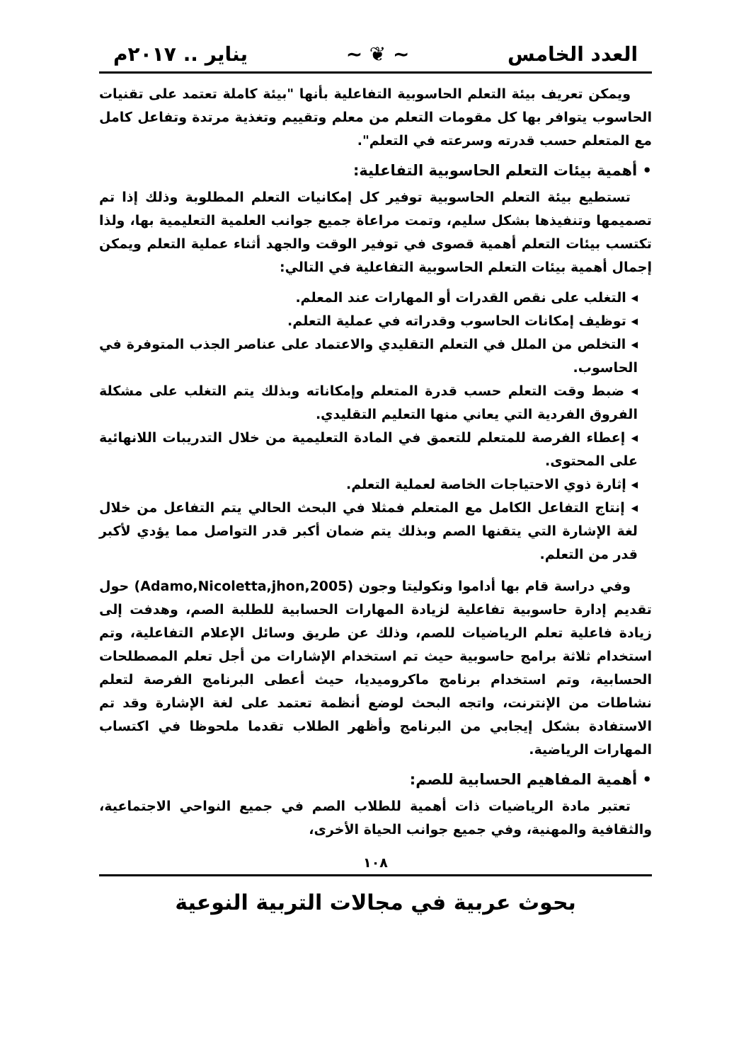العدد الخامس ~ ❦ ~ يناير .. ٢٠١٧م
ويمكن تعريف بيئة التعلم الحاسوبية التفاعلية بأنها "بيئة كاملة تعتمد على تقنيات الحاسوب يتوافر بها كل مقومات التعلم من معلم وتقييم وتغذية مرتدة وتفاعل كامل مع المتعلم حسب قدرته وسرعته في التعلم".
• أهمية بيئات التعلم الحاسوبية التفاعلية:
تستطيع بيئة التعلم الحاسوبية توفير كل إمكانيات التعلم المطلوبة وذلك إذا تم تصميمها وتنفيذها بشكل سليم، وتمت مراعاة جميع جوانب العلمية التعليمية بها، ولذا تكتسب بيئات التعلم أهمية قصوى في توفير الوقت والجهد أثناء عملية التعلم ويمكن إجمال أهمية بيئات التعلم الحاسوبية التفاعلية في التالي:
◂ التغلب على نقص القدرات أو المهارات عند المعلم.
◂ توظيف إمكانات الحاسوب وقدراته في عملية التعلم.
◂ التخلص من الملل في التعلم التقليدي والاعتماد على عناصر الجذب المتوفرة في الحاسوب.
◂ ضبط وقت التعلم حسب قدرة المتعلم وإمكاناته وبذلك يتم التغلب على مشكلة الفروق الفردية التي يعاني منها التعليم التقليدي.
◂ إعطاء الفرصة للمتعلم للتعمق في المادة التعليمية من خلال التدريبات اللانهائية على المحتوى.
◂ إثارة ذوي الاحتياجات الخاصة لعملية التعلم.
◂ إنتاج التفاعل الكامل مع المتعلم فمثلا في البحث الحالي يتم التفاعل من خلال لغة الإشارة التي يتقنها الصم وبذلك يتم ضمان أكبر قدر التواصل مما يؤدي لأكبر قدر من التعلم.
وفي دراسة قام بها أداموا ونكوليتا وجون (Adamo,Nicoletta,jhon,2005) حول تقديم إدارة حاسوبية تفاعلية لزيادة المهارات الحسابية للطلبة الصم، وهدفت إلى زيادة فاعلية تعلم الرياضيات للصم، وذلك عن طريق وسائل الإعلام التفاعلية، وتم استخدام ثلاثة برامج حاسوبية حيث تم استخدام الإشارات من أجل تعلم المصطلحات الحسابية، وتم استخدام برنامج ماكروميديا، حيث أعطى البرنامج الفرصة لتعلم نشاطات من الإنترنت، واتجه البحث لوضع أنظمة تعتمد على لغة الإشارة وقد تم الاستفادة بشكل إيجابي من البرنامج وأظهر الطلاب تقدما ملحوظا في اكتساب المهارات الرياضية.
• أهمية المفاهيم الحسابية للصم:
تعتبر مادة الرياضيات ذات أهمية للطلاب الصم في جميع النواحي الاجتماعية، والثقافية والمهنية، وفي جميع جوانب الحياة الأخرى،
١٠٨
بحوث عربية في مجالات التربية النوعية